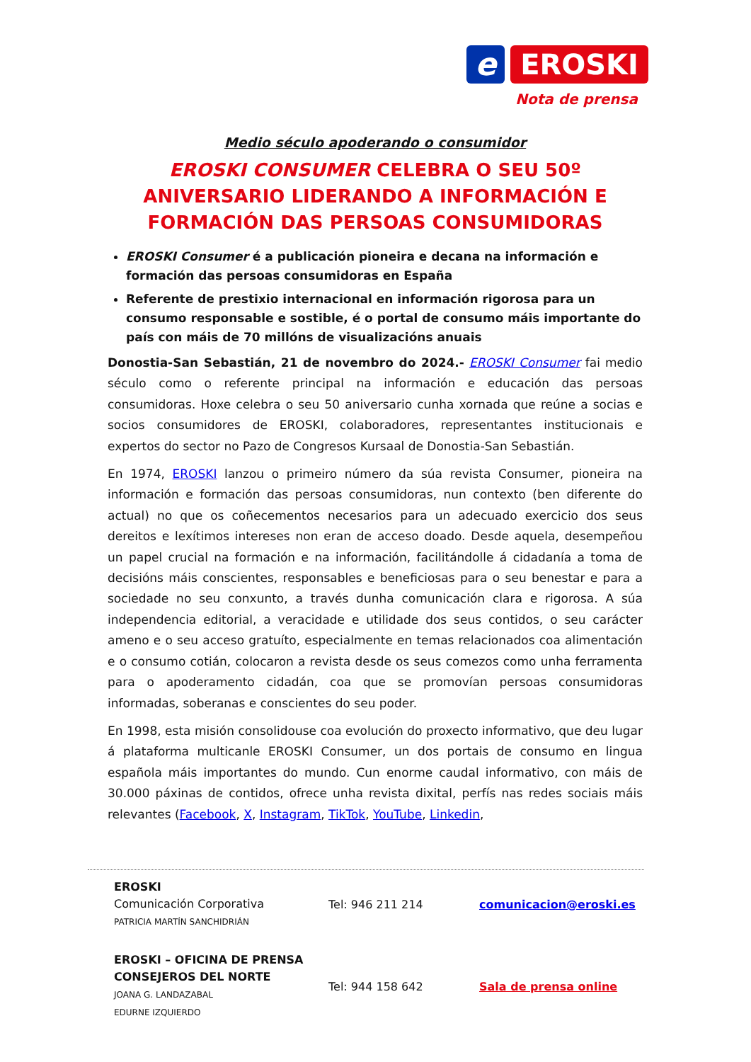e
EROSKI
Nota de prensa
Medio século apoderando o consumidor
EROSKI CONSUMER CELEBRA O SEU 50º ANIVERSARIO LIDERANDO A INFORMACIÓN E FORMACIÓN DAS PERSOAS CONSUMIDORAS
EROSKI Consumer é a publicación pioneira e decana na información e formación das persoas consumidoras en España
Referente de prestixio internacional en información rigorosa para un consumo responsable e sostible, é o portal de consumo máis importante do país con máis de 70 millóns de visualizacións anuais
Donostia-San Sebastián, 21 de novembro do 2024.- EROSKI Consumer fai medio século como o referente principal na información e educación das persoas consumidoras. Hoxe celebra o seu 50 aniversario cunha xornada que reúne a socias e socios consumidores de EROSKI, colaboradores, representantes institucionais e expertos do sector no Pazo de Congresos Kursaal de Donostia-San Sebastián.
En 1974, EROSKI lanzou o primeiro número da súa revista Consumer, pioneira na información e formación das persoas consumidoras, nun contexto (ben diferente do actual) no que os coñecementos necesarios para un adecuado exercicio dos seus dereitos e lexítimos intereses non eran de acceso doado. Desde aquela, desempeñou un papel crucial na formación e na información, facilitándolle á cidadanía a toma de decisións máis conscientes, responsables e beneficiosas para o seu benestar e para a sociedade no seu conxunto, a través dunha comunicación clara e rigorosa. A súa independencia editorial, a veracidade e utilidade dos seus contidos, o seu carácter ameno e o seu acceso gratuíto, especialmente en temas relacionados coa alimentación e o consumo cotián, colocaron a revista desde os seus comezos como unha ferramenta para o apoderamento cidadán, coa que se promovían persoas consumidoras informadas, soberanas e conscientes do seu poder.
En 1998, esta misión consolidouse coa evolución do proxecto informativo, que deu lugar á plataforma multicanle EROSKI Consumer, un dos portais de consumo en lingua española máis importantes do mundo. Cun enorme caudal informativo, con máis de 30.000 páxinas de contidos, ofrece unha revista dixital, perfís nas redes sociais máis relevantes (Facebook, X, Instagram, TikTok, YouTube, Linkedin,
EROSKI
Comunicación Corporativa
PATRICIA MARTÍN SANCHIDRIÁN
Tel: 946 211 214 comunicacion@eroski.es
EROSKI – OFICINA DE PRENSA
CONSEJEROS DEL NORTE
JOANA G. LANDAZABAL
EDURNE IZQUIERDO
Tel: 944 158 642 Sala de prensa online